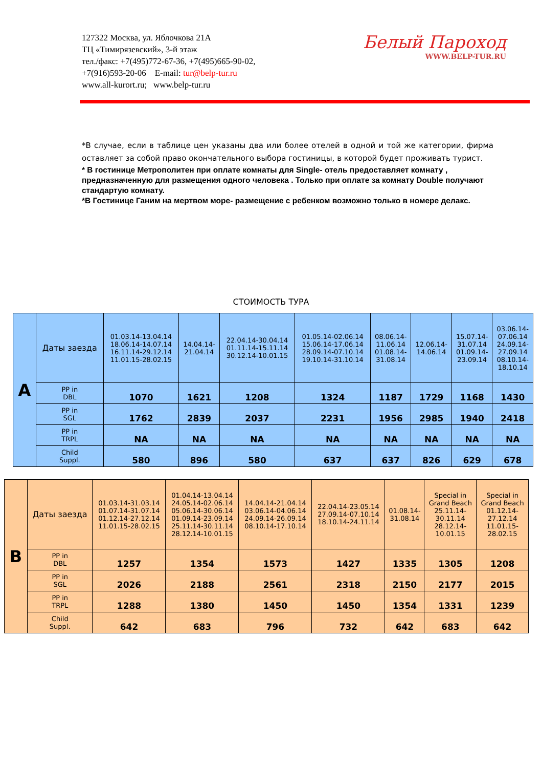127322 Москва, ул. Яблочкова 21А
ТЦ «Тимирязевский», 3-й этаж
тел./факс: +7(495)772-67-36, +7(495)665-90-02,
+7(916)593-20-06 E-mail: tur@belp-tur.ru
www.all-kurort.ru; www.belp-tur.ru
Белый Пароход
WWW.BELP-TUR.RU
*В случае, если в таблице цен указаны два или более отелей в одной и той же категории, фирма оставляет за собой право окончательного выбора гостиницы, в которой будет проживать турист.
* В гостинице Метрополитен при оплате комнаты для Single- отель предоставляет комнату , предназначенную для размещения одного человека . Только при оплате за комнату Double получают стандартую комнату.
*В Гостинице Ганим на мертвом море- размещение с ребенком возможно только в номере делакс.
СТОИМОСТЬ ТУРА
| A | Даты заезда | 01.03.14-13.04.14 18.06.14-14.07.14 16.11.14-29.12.14 11.01.15-28.02.15 | 14.04.14- 21.04.14 | 22.04.14-30.04.14 01.11.14-15.11.14 30.12.14-10.01.15 | 01.05.14-02.06.14 15.06.14-17.06.14 28.09.14-07.10.14 19.10.14-31.10.14 | 08.06.14- 11.06.14 01.08.14- 31.08.14 | 12.06.14- 14.06.14 | 15.07.14- 31.07.14 01.09.14- 23.09.14 | 03.06.14- 07.06.14 24.09.14- 27.09.14 08.10.14- 18.10.14 |
| | PP in DBL | 1070 | 1621 | 1208 | 1324 | 1187 | 1729 | 1168 | 1430 |
| | PP in SGL | 1762 | 2839 | 2037 | 2231 | 1956 | 2985 | 1940 | 2418 |
| | PP in TRPL | NA | NA | NA | NA | NA | NA | NA | NA |
| | Child Suppl. | 580 | 896 | 580 | 637 | 637 | 826 | 629 | 678 |
| B | Даты заезда | 01.03.14-31.03.14 01.07.14-31.07.14 01.12.14-27.12.14 11.01.15-28.02.15 | 01.04.14-13.04.14 24.05.14-02.06.14 05.06.14-30.06.14 01.09.14-23.09.14 25.11.14-30.11.14 28.12.14-10.01.15 | 14.04.14-21.04.14 03.06.14-04.06.14 24.09.14-26.09.14 08.10.14-17.10.14 | 22.04.14-23.05.14 27.09.14-07.10.14 18.10.14-24.11.14 | 01.08.14- 31.08.14 | Special in Grand Beach 25.11.14- 30.11.14 28.12.14- 10.01.15 | Special in Grand Beach 01.12.14- 27.12.14 11.01.15- 28.02.15 |
| | PP in DBL | 1257 | 1354 | 1573 | 1427 | 1335 | 1305 | 1208 |
| | PP in SGL | 2026 | 2188 | 2561 | 2318 | 2150 | 2177 | 2015 |
| | PP in TRPL | 1288 | 1380 | 1450 | 1450 | 1354 | 1331 | 1239 |
| | Child Suppl. | 642 | 683 | 796 | 732 | 642 | 683 | 642 |